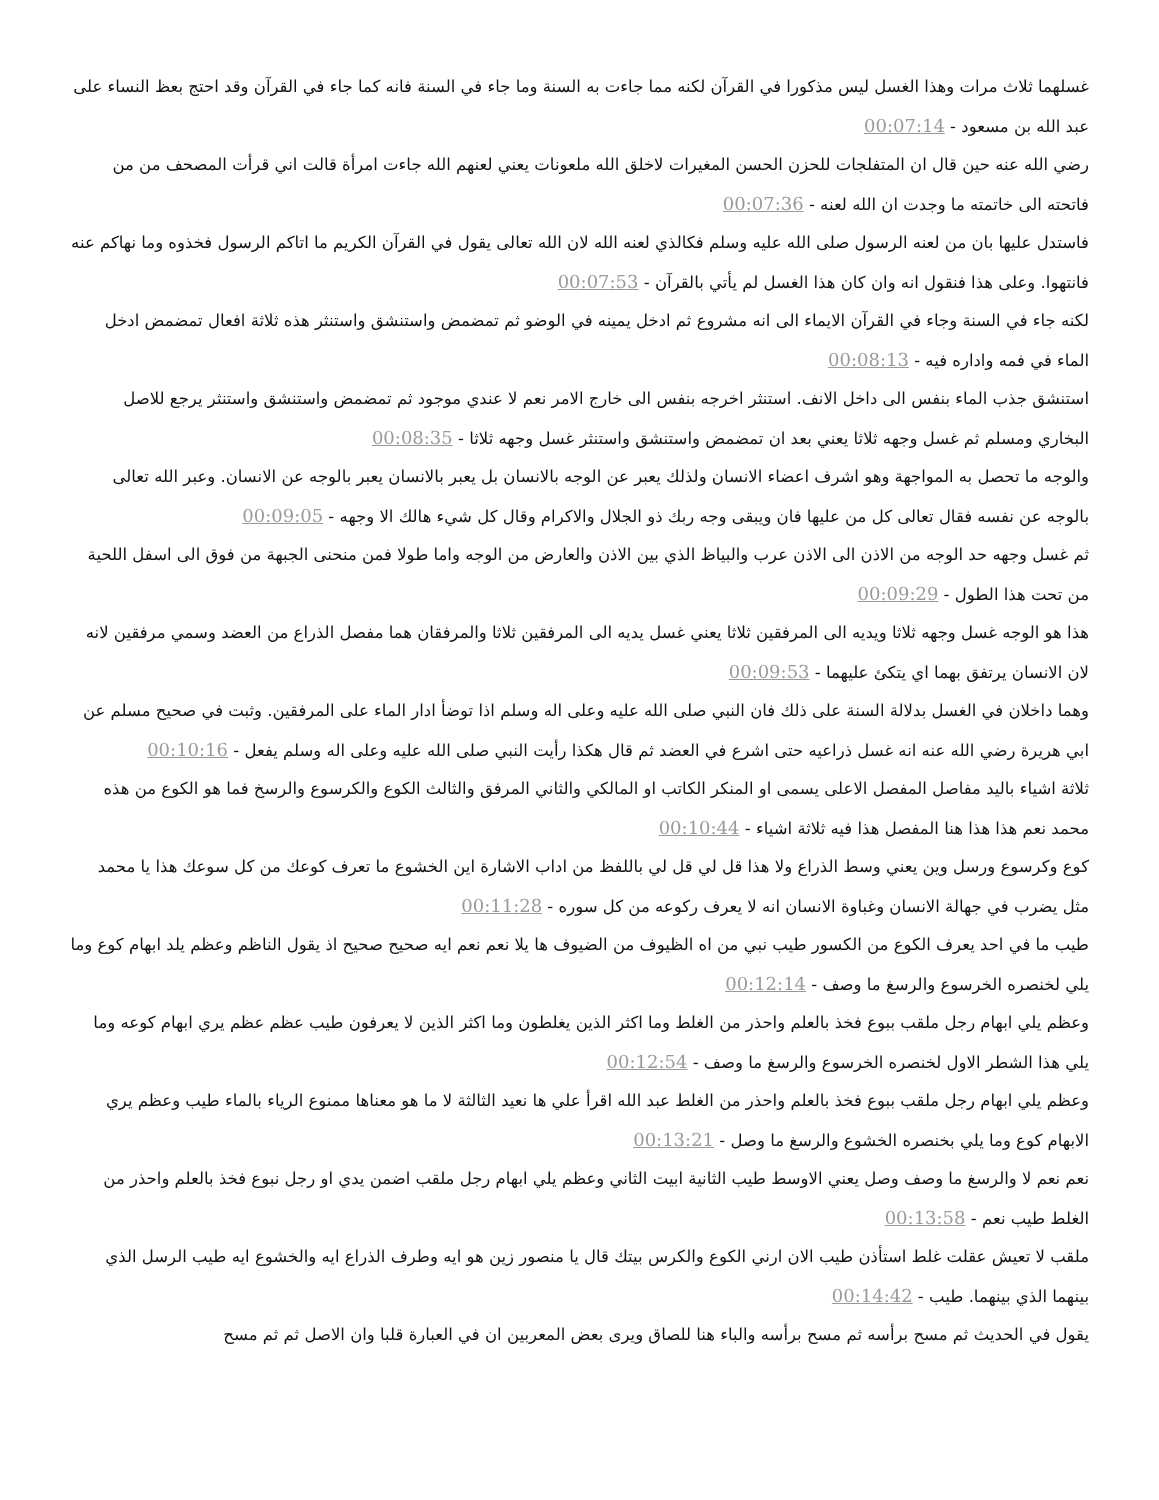غسلهما ثلاث مرات وهذا الغسل ليس مذكورا في القرآن لكنه مما جاءت به السنة وما جاء في السنة فانه كما جاء في القرآن وقد احتج بعظ النساء على عبد الله بن مسعود - 00:07:14
رضي الله عنه حين قال ان المتفلجات للحزن الحسن المغيرات لاخلق الله ملعونات يعني لعنهم الله جاءت امرأة قالت اني قرأت المصحف من من فاتحته الى خاتمته ما وجدت ان الله لعنه - 00:07:36
فاستدل عليها بان من لعنه الرسول صلى الله عليه وسلم فكالذي لعنه الله لان الله تعالى يقول في القرآن الكريم ما اتاكم الرسول فخذوه وما نهاكم عنه فانتهوا. وعلى هذا فنقول انه وان كان هذا الغسل لم يأتي بالقرآن - 00:07:53
لكنه جاء في السنة وجاء في القرآن الايماء الى انه مشروع ثم ادخل يمينه في الوضو ثم تمضمض واستنشق واستنثر هذه ثلاثة افعال تمضمض ادخل الماء في فمه واداره فيه - 00:08:13
استنشق جذب الماء بنفس الى داخل الانف. استنثر اخرجه بنفس الى خارج الامر نعم لا عندي موجود ثم تمضمض واستنشق واستنثر يرجع للاصل البخاري ومسلم ثم غسل وجهه ثلاثا يعني بعد ان تمضمض واستنشق واستنثر غسل وجهه ثلاثا - 00:08:35
والوجه ما تحصل به المواجهة وهو اشرف اعضاء الانسان ولذلك يعبر عن الوجه بالانسان بل يعبر بالانسان يعبر بالوجه عن الانسان. وعبر الله تعالى بالوجه عن نفسه فقال تعالى كل من عليها فان ويبقى وجه ربك ذو الجلال والاكرام وقال كل شيء هالك الا وجهه - 00:09:05
ثم غسل وجهه حد الوجه من الاذن الى الاذن عرب والبياظ الذي بين الاذن والعارض من الوجه واما طولا فمن منحنى الجبهة من فوق الى اسفل اللحية من تحت هذا الطول - 00:09:29
هذا هو الوجه غسل وجهه ثلاثا ويديه الى المرفقين ثلاثا يعني غسل يديه الى المرفقين ثلاثا والمرفقان هما مفصل الذراع من العضد وسمي مرفقين لانه لان الانسان يرتفق بهما اي يتكئ عليهما - 00:09:53
وهما داخلان في الغسل بدلالة السنة على ذلك فان النبي صلى الله عليه وعلى اله وسلم اذا توضأ ادار الماء على المرفقين. وثبت في صحيح مسلم عن ابي هريرة رضي الله عنه انه غسل ذراعيه حتى اشرع في العضد ثم قال هكذا رأيت النبي صلى الله عليه وعلى اله وسلم يفعل - 00:10:16
ثلاثة اشياء باليد مفاصل المفصل الاعلى يسمى او المنكر الكاتب او المالكي والثاني المرفق والثالث الكوع والكرسوع والرسخ فما هو الكوع من هذه محمد نعم هذا هذا هنا المفصل هذا فيه ثلاثة اشياء - 00:10:44
كوع وكرسوع ورسل وين يعني وسط الذراع ولا هذا قل لي قل لي باللفظ من اداب الاشارة اين الخشوع ما تعرف كوعك من كل سوعك هذا يا محمد مثل يضرب في جهالة الانسان وغباوة الانسان انه لا يعرف ركوعه من كل سوره - 00:11:28
طيب ما في احد يعرف الكوع من الكسور طيب نبي من اه الظيوف من الضيوف ها يلا نعم نعم ايه صحيح صحيح اذ يقول الناظم وعظم يلد ابهام كوع وما يلي لخنصره الخرسوع والرسغ ما وصف - 00:12:14
وعظم يلي ابهام رجل ملقب ببوع فخذ بالعلم واحذر من الغلط وما اكثر الذين يغلطون وما اكثر الذين لا يعرفون طيب عظم عظم يري ابهام كوعه وما يلي هذا الشطر الاول لخنصره الخرسوع والرسغ ما وصف - 00:12:54
وعظم يلي ابهام رجل ملقب ببوع فخذ بالعلم واحذر من الغلط عبد الله اقرأ علي ها نعيد الثالثة لا ما هو معناها ممنوع الرياء بالماء طيب وعظم يري الابهام كوع وما يلي بخنصره الخشوع والرسغ ما وصل - 00:13:21
نعم نعم لا والرسغ ما وصف وصل يعني الاوسط طيب الثانية ابيت الثاني وعظم يلي ابهام رجل ملقب اضمن يدي او رجل نبوع فخذ بالعلم واحذر من الغلط طيب نعم - 00:13:58
ملقب لا تعيش عقلت غلط استأذن طيب الان ارني الكوع والكرس بيتك قال يا منصور زين هو ايه وطرف الذراع ايه والخشوع ايه طيب الرسل الذي بينهما الذي بينهما. طيب - 00:14:42
يقول في الحديث ثم مسح برأسه ثم مسح برأسه والباء هنا للصاق ويرى بعض المعربين ان في العبارة قلبا وان الاصل ثم ثم مسح